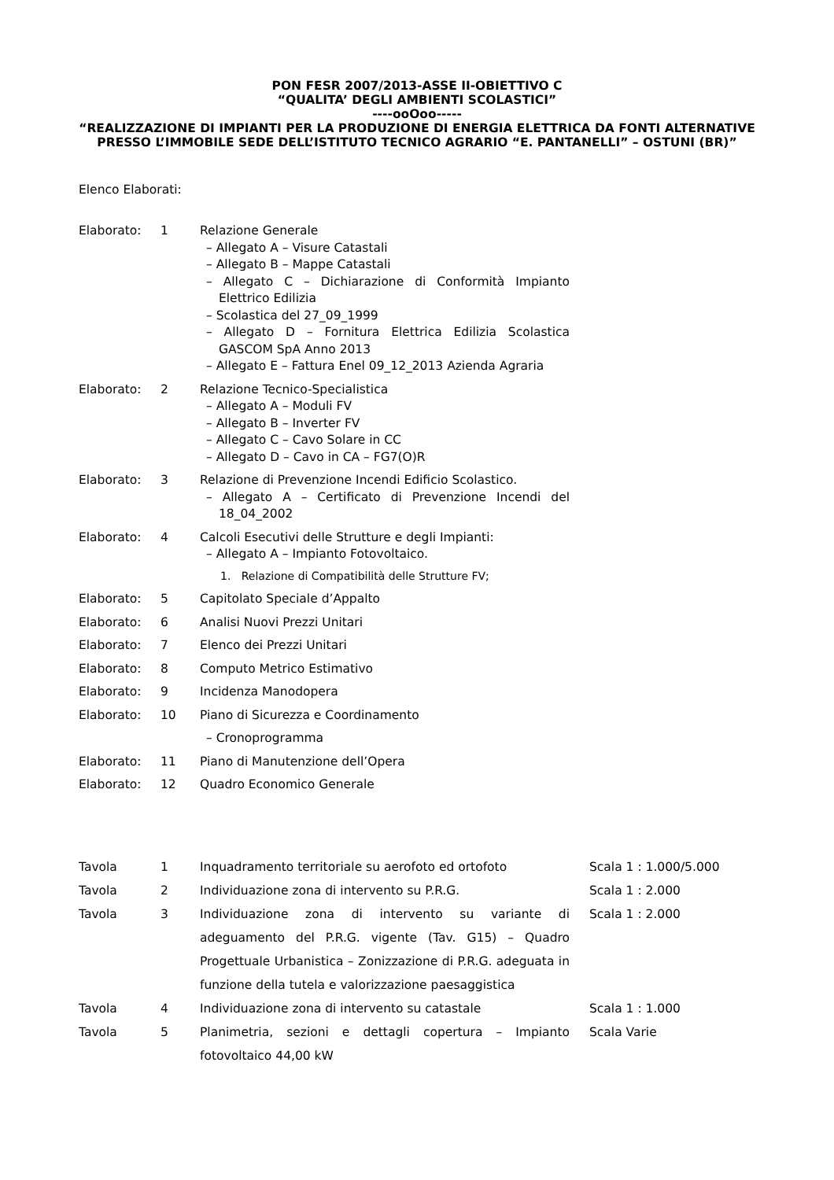PON FESR 2007/2013-ASSE II-OBIETTIVO C
“QUALITA’ DEGLI AMBIENTI SCOLASTICI”
----ooOoo-----
“REALIZZAZIONE DI IMPIANTI PER LA PRODUZIONE DI ENERGIA ELETTRICA DA FONTI ALTERNATIVE PRESSO L’IMMOBILE SEDE DELL’ISTITUTO TECNICO AGRARIO “E. PANTANELLI” – OSTUNI (BR)”
Elenco Elaborati:
| Elaborato: | 1 | Relazione Generale – Allegato A – Visure Catastali – Allegato B – Mappe Catastali – Allegato C – Dichiarazione di Conformità Impianto Elettrico Edilizia – Scolastica del 27_09_1999 – Allegato D – Fornitura Elettrica Edilizia Scolastica GASCOM SpA Anno 2013 – Allegato E – Fattura Enel 09_12_2013 Azienda Agraria |
| Elaborato: | 2 | Relazione Tecnico-Specialistica – Allegato A – Moduli FV – Allegato B – Inverter FV – Allegato C – Cavo Solare in CC – Allegato D – Cavo in CA – FG7(O)R |
| Elaborato: | 3 | Relazione di Prevenzione Incendi Edificio Scolastico. – Allegato A – Certificato di Prevenzione Incendi del 18_04_2002 |
| Elaborato: | 4 | Calcoli Esecutivi delle Strutture e degli Impianti: – Allegato A – Impianto Fotovoltaico. 1. Relazione di Compatibilità delle Strutture FV; |
| Elaborato: | 5 | Capitolato Speciale d’Appalto |
| Elaborato: | 6 | Analisi Nuovi Prezzi Unitari |
| Elaborato: | 7 | Elenco dei Prezzi Unitari |
| Elaborato: | 8 | Computo Metrico Estimativo |
| Elaborato: | 9 | Incidenza Manodopera |
| Elaborato: | 10 | Piano di Sicurezza e Coordinamento – Cronoprogramma |
| Elaborato: | 11 | Piano di Manutenzione dell’Opera |
| Elaborato: | 12 | Quadro Economico Generale |
| Tavola | 1 | Inquadramento territoriale su aerofoto ed ortofoto | Scala 1 : 1.000/5.000 |
| Tavola | 2 | Individuazione zona di intervento su P.R.G. | Scala 1 : 2.000 |
| Tavola | 3 | Individuazione zona di intervento su variante di adeguamento del P.R.G. vigente (Tav. G15) – Quadro Progettuale Urbanistica – Zonizzazione di P.R.G. adeguata in funzione della tutela e valorizzazione paesaggistica | Scala 1 : 2.000 |
| Tavola | 4 | Individuazione zona di intervento su catastale | Scala 1 : 1.000 |
| Tavola | 5 | Planimetria, sezioni e dettagli copertura – Impianto fotovoltaico 44,00 kW | Scala Varie |